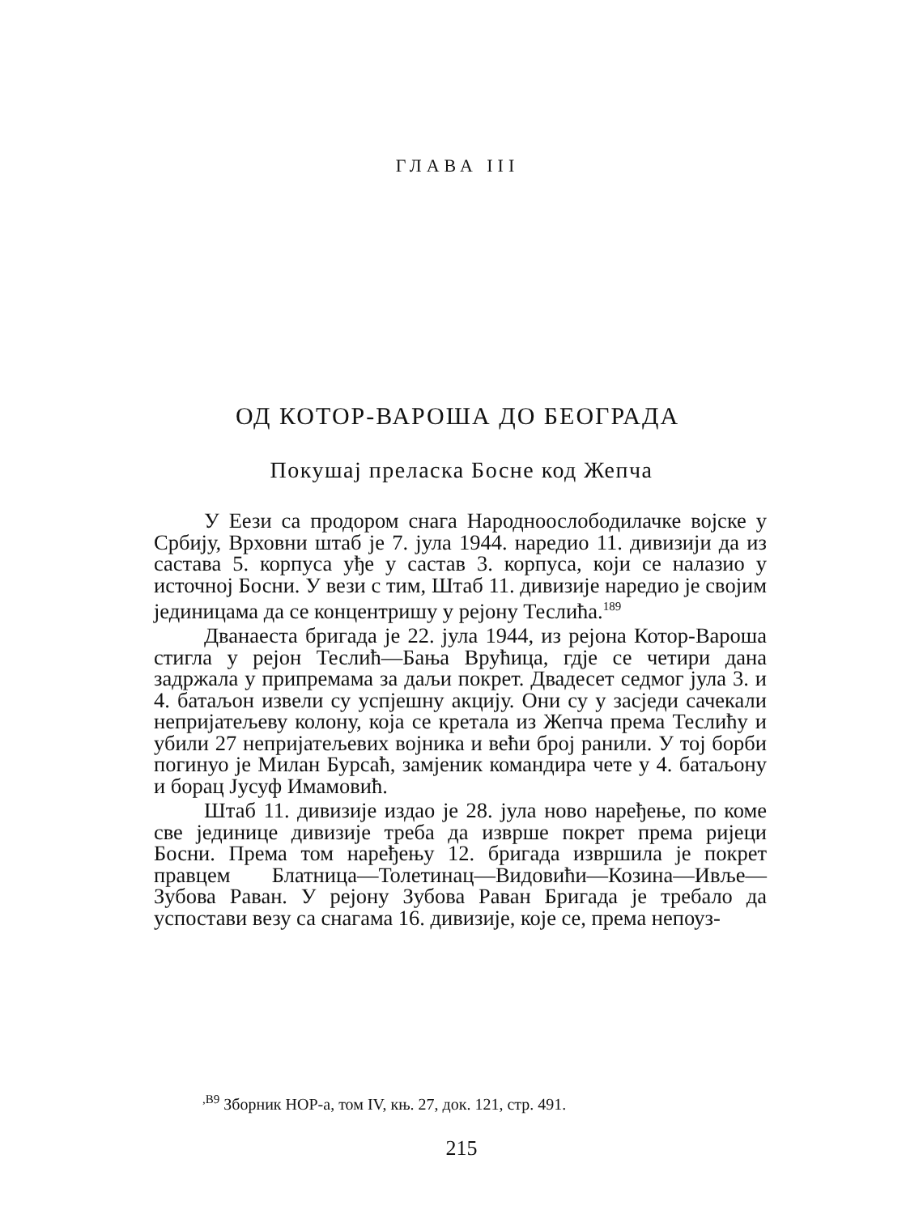ГЛАВА III
ОД КОТОР-ВАРОША ДО БЕОГРАДА
Покушај преласка Босне код Жепча
У Еези са продором снага Народноослободилачке војске у Србију, Врховни штаб је 7. јула 1944. наредио 11. дивизији да из састава 5. корпуса уђе у састав 3. корпуса, који се налазио у источној Босни. У вези с тим, Штаб 11. дивизије наредио је својим јединицама да се концентришу у рејону Теслића.<sup>189</sup>
Дванаеста бригада је 22. јула 1944, из рејона Котор-Вароша стигла у рејон Теслић—Бања Врућица, гдје се четири дана задржала у припремама за даљи покрет. Двадесет седмог јула 3. и 4. батаљон извели су успјешну акцију. Они су у засједи сачекали непријатељеву колону, која се кретала из Жепча према Теслићу и убили 27 непријатељевих војника и већи број ранили. У тој борби погинуо је Милан Бурсаћ, замјеник командира чете у 4. батаљону и борац Јусуф Имамовић.
Штаб 11. дивизије издао је 28. јула ново наређење, по коме све јединице дивизије треба да изврше покрет према ријеци Босни. Према том наређењу 12. бригада извршила је покрет правцем Блатница—Толетинац—Видовићи—Козина—Ивље—Зубова Раван. У рејону Зубова Раван Бригада је требало да успостави везу са снагама 16. дивизије, које се, према непоуз-
<sup>,B9</sup> Зборник НОР-а, том IV, књ. 27, док. 121, стр. 491.
215